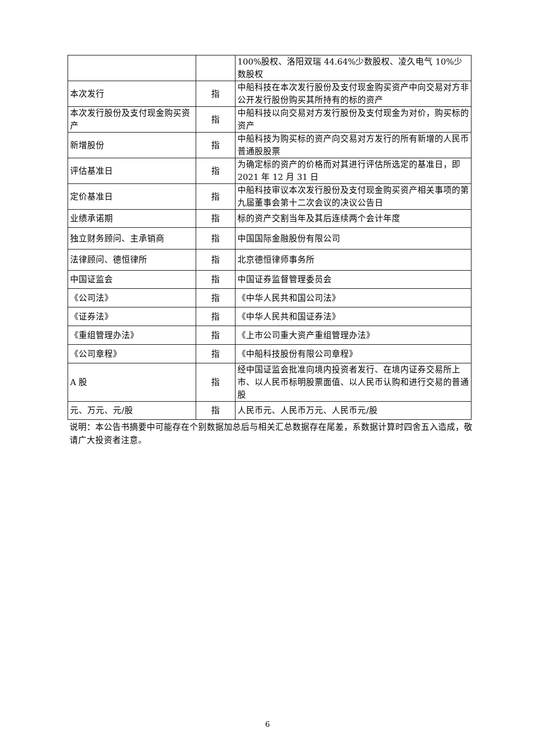| | | 100%股权、洛阳双瑞 44.64%少数股权、凌久电气 10%少数股权 |
| 本次发行 | 指 | 中船科技在本次发行股份及支付现金购买资产中向交易对方非公开发行股份购买其所持有的标的资产 |
| 本次发行股份及支付现金购买资产 | 指 | 中船科技以向交易对方发行股份及支付现金为对价，购买标的资产 |
| 新增股份 | 指 | 中船科技为购买标的资产向交易对方发行的所有新增的人民币普通股股票 |
| 评估基准日 | 指 | 为确定标的资产的价格而对其进行评估所选定的基准日，即 2021 年 12 月 31 日 |
| 定价基准日 | 指 | 中船科技审议本次发行股份及支付现金购买资产相关事项的第九届董事会第十二次会议的决议公告日 |
| 业绩承诺期 | 指 | 标的资产交割当年及其后连续两个会计年度 |
| 独立财务顾问、主承销商 | 指 | 中国国际金融股份有限公司 |
| 法律顾问、德恒律所 | 指 | 北京德恒律师事务所 |
| 中国证监会 | 指 | 中国证券监督管理委员会 |
| 《公司法》 | 指 | 《中华人民共和国公司法》 |
| 《证券法》 | 指 | 《中华人民共和国证券法》 |
| 《重组管理办法》 | 指 | 《上市公司重大资产重组管理办法》 |
| 《公司章程》 | 指 | 《中船科技股份有限公司章程》 |
| A 股 | 指 | 经中国证监会批准向境内投资者发行、在境内证券交易所上市、以人民币标明股票面值、以人民币认购和进行交易的普通股 |
| 元、万元、元/股 | 指 | 人民币元、人民币万元、人民币元/股 |
说明：本公告书摘要中可能存在个别数据加总后与相关汇总数据存在尾差，系数据计算时四舍五入造成，敬请广大投资者注意。
6